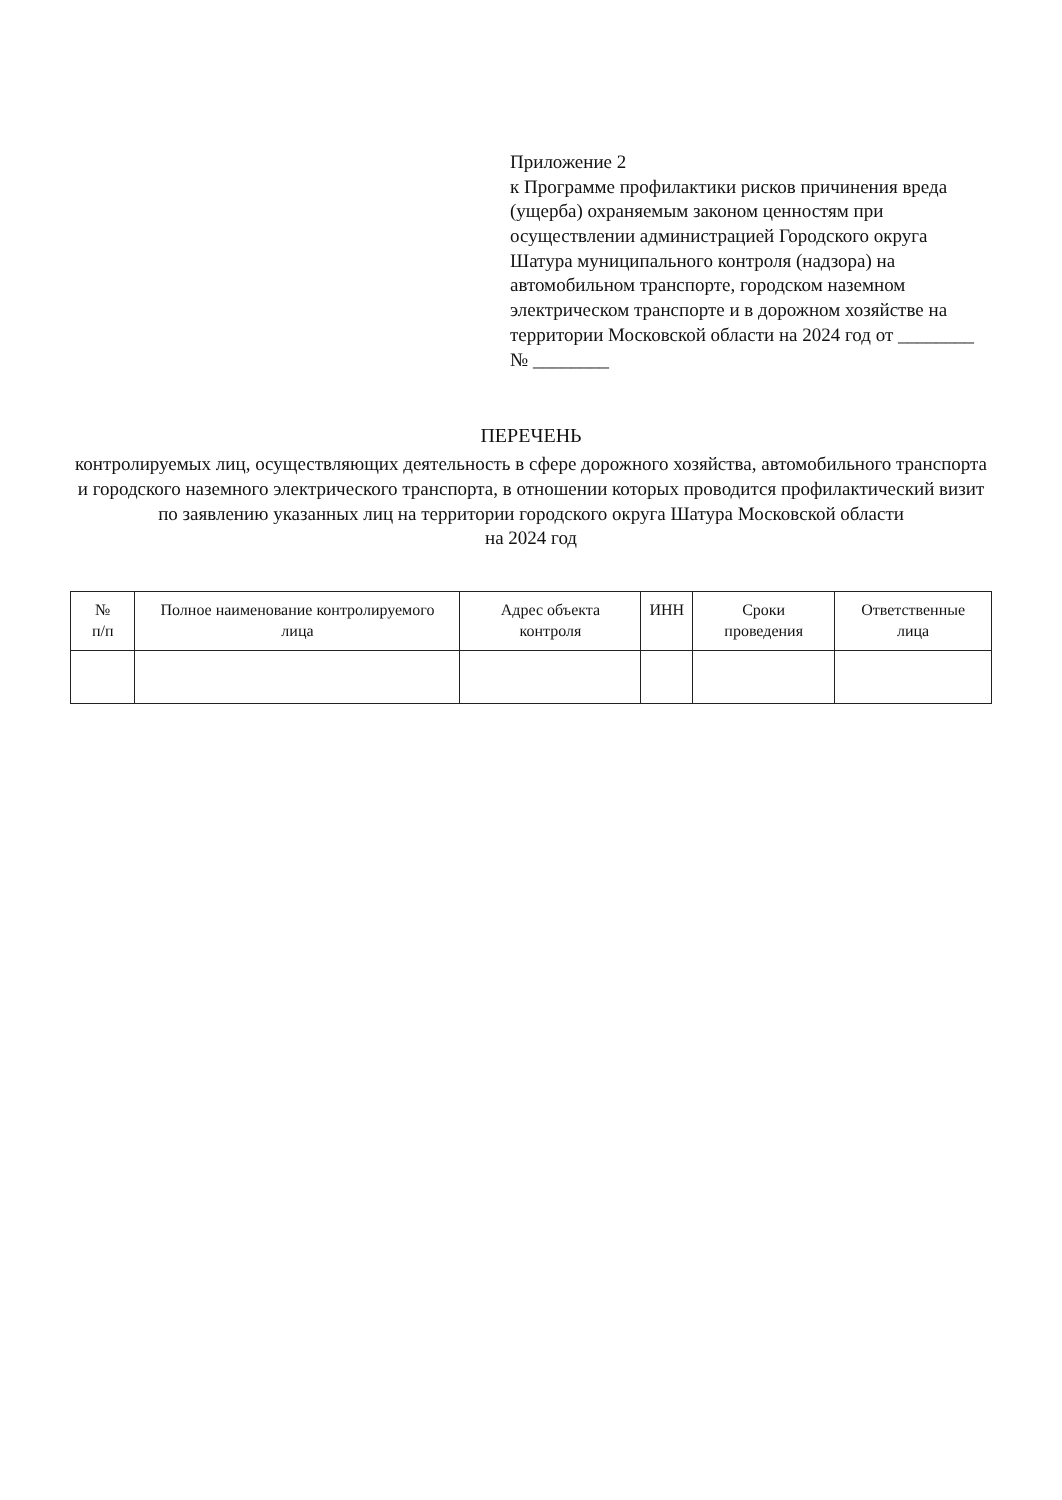Приложение 2
к Программе профилактики рисков причинения вреда (ущерба) охраняемым законом ценностям при осуществлении администрацией Городского округа Шатура муниципального контроля (надзора) на автомобильном транспорте, городском наземном электрическом транспорте и в дорожном хозяйстве на территории Московской области на 2024 год от ________ № ________
ПЕРЕЧЕНЬ
контролируемых лиц, осуществляющих деятельность в сфере дорожного хозяйства, автомобильного транспорта и городского наземного электрического транспорта, в отношении которых проводится профилактический визит по заявлению указанных лиц на территории городского округа Шатура Московской области
на 2024 год
| № п/п | Полное наименование контролируемого лица | Адрес объекта контроля | ИНН | Сроки проведения | Ответственные лица |
| --- | --- | --- | --- | --- | --- |